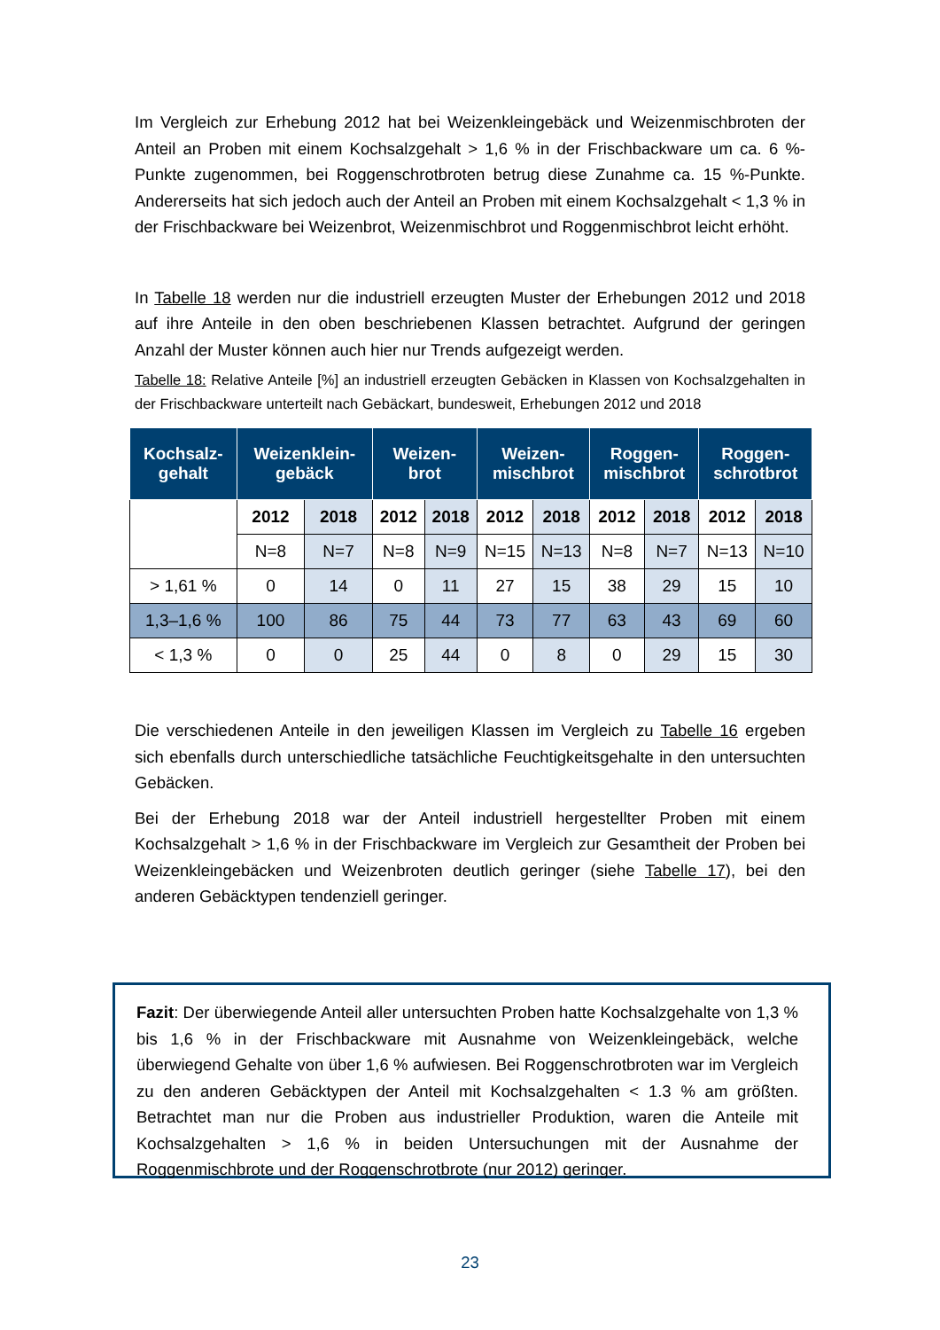Im Vergleich zur Erhebung 2012 hat bei Weizenkleingebäck und Weizenmischbroten der Anteil an Proben mit einem Kochsalzgehalt > 1,6 % in der Frischbackware um ca. 6 %-Punkte zugenommen, bei Roggenschrotbroten betrug diese Zunahme ca. 15 %-Punkte. Andererseits hat sich jedoch auch der Anteil an Proben mit einem Kochsalzgehalt < 1,3 % in der Frischbackware bei Weizenbrot, Weizenmischbrot und Roggenmischbrot leicht erhöht.
In Tabelle 18 werden nur die industriell erzeugten Muster der Erhebungen 2012 und 2018 auf ihre Anteile in den oben beschriebenen Klassen betrachtet. Aufgrund der geringen Anzahl der Muster können auch hier nur Trends aufgezeigt werden.
Tabelle 18: Relative Anteile [%] an industriell erzeugten Gebäcken in Klassen von Kochsalzgehalten in der Frischbackware unterteilt nach Gebäckart, bundesweit, Erhebungen 2012 und 2018
| Kochsalz- gehalt | Weizenklein- gebäck | | Weizen- brot | | Weizen- mischbrot | | Roggen- mischbrot | | Roggen- schrotbrot | |
| --- | --- | --- | --- | --- | --- | --- | --- | --- | --- | --- |
| | 2012 | 2018 | 2012 | 2018 | 2012 | 2018 | 2012 | 2018 | 2012 | 2018 |
| | N=8 | N=7 | N=8 | N=9 | N=15 | N=13 | N=8 | N=7 | N=13 | N=10 |
| > 1,61 % | 0 | 14 | 0 | 11 | 27 | 15 | 38 | 29 | 15 | 10 |
| 1,3–1,6 % | 100 | 86 | 75 | 44 | 73 | 77 | 63 | 43 | 69 | 60 |
| < 1,3 % | 0 | 0 | 25 | 44 | 0 | 8 | 0 | 29 | 15 | 30 |
Die verschiedenen Anteile in den jeweiligen Klassen im Vergleich zu Tabelle 16 ergeben sich ebenfalls durch unterschiedliche tatsächliche Feuchtigkeitsgehalte in den untersuchten Gebäcken.
Bei der Erhebung 2018 war der Anteil industriell hergestellter Proben mit einem Kochsalzgehalt > 1,6 % in der Frischbackware im Vergleich zur Gesamtheit der Proben bei Weizenkleingebäcken und Weizenbroten deutlich geringer (siehe Tabelle 17), bei den anderen Gebäcktypen tendenziell geringer.
Fazit: Der überwiegende Anteil aller untersuchten Proben hatte Kochsalzgehalte von 1,3 % bis 1,6 % in der Frischbackware mit Ausnahme von Weizenkleingebäck, welche überwiegend Gehalte von über 1,6 % aufwiesen. Bei Roggenschrotbroten war im Vergleich zu den anderen Gebäcktypen der Anteil mit Kochsalzgehalten < 1.3 % am größten. Betrachtet man nur die Proben aus industrieller Produktion, waren die Anteile mit Kochsalzgehalten > 1,6 % in beiden Untersuchungen mit der Ausnahme der Roggenmischbrote und der Roggenschrotbrote (nur 2012) geringer.
23